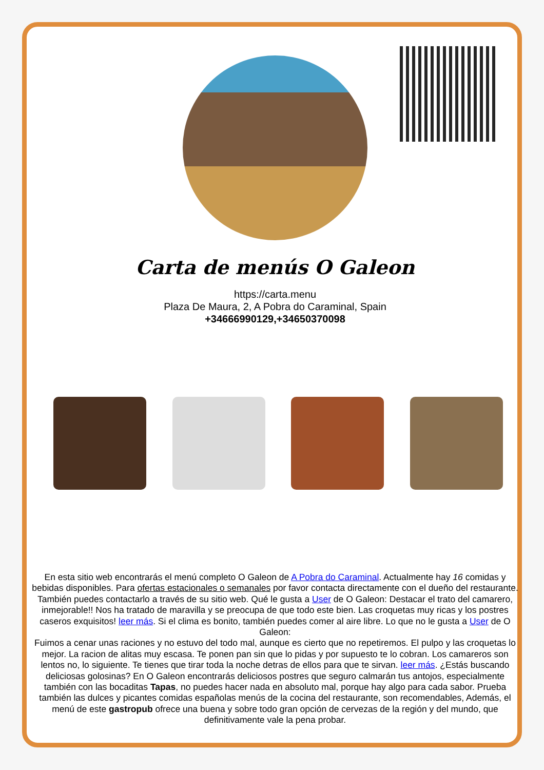Carta de menús O Galeon
https://carta.menu
Plaza De Maura, 2, A Pobra do Caraminal, Spain
+34666990129,+34650370098
En esta sitio web encontrarás el menú completo O Galeon de A Pobra do Caraminal. Actualmente hay 16 comidas y bebidas disponibles. Para ofertas estacionales o semanales por favor contacta directamente con el dueño del restaurante. También puedes contactarlo a través de su sitio web. Qué le gusta a User de O Galeon: Destacar el trato del camarero, inmejorable!! Nos ha tratado de maravilla y se preocupa de que todo este bien. Las croquetas muy ricas y los postres caseros exquisitos! leer más. Si el clima es bonito, también puedes comer al aire libre. Lo que no le gusta a User de O Galeon:
Fuimos a cenar unas raciones y no estuvo del todo mal, aunque es cierto que no repetiremos. El pulpo y las croquetas lo mejor. La racion de alitas muy escasa. Te ponen pan sin que lo pidas y por supuesto te lo cobran. Los camareros son lentos no, lo siguiente. Te tienes que tirar toda la noche detras de ellos para que te sirvan. leer más. ¿Estás buscando deliciosas golosinas? En O Galeon encontrarás deliciosos postres que seguro calmarán tus antojos, especialmente también con las bocaditas Tapas, no puedes hacer nada en absoluto mal, porque hay algo para cada sabor. Prueba también las dulces y picantes comidas españolas menús de la cocina del restaurante, son recomendables, Además, el menú de este gastropub ofrece una buena y sobre todo gran opción de cervezas de la región y del mundo, que definitivamente vale la pena probar.